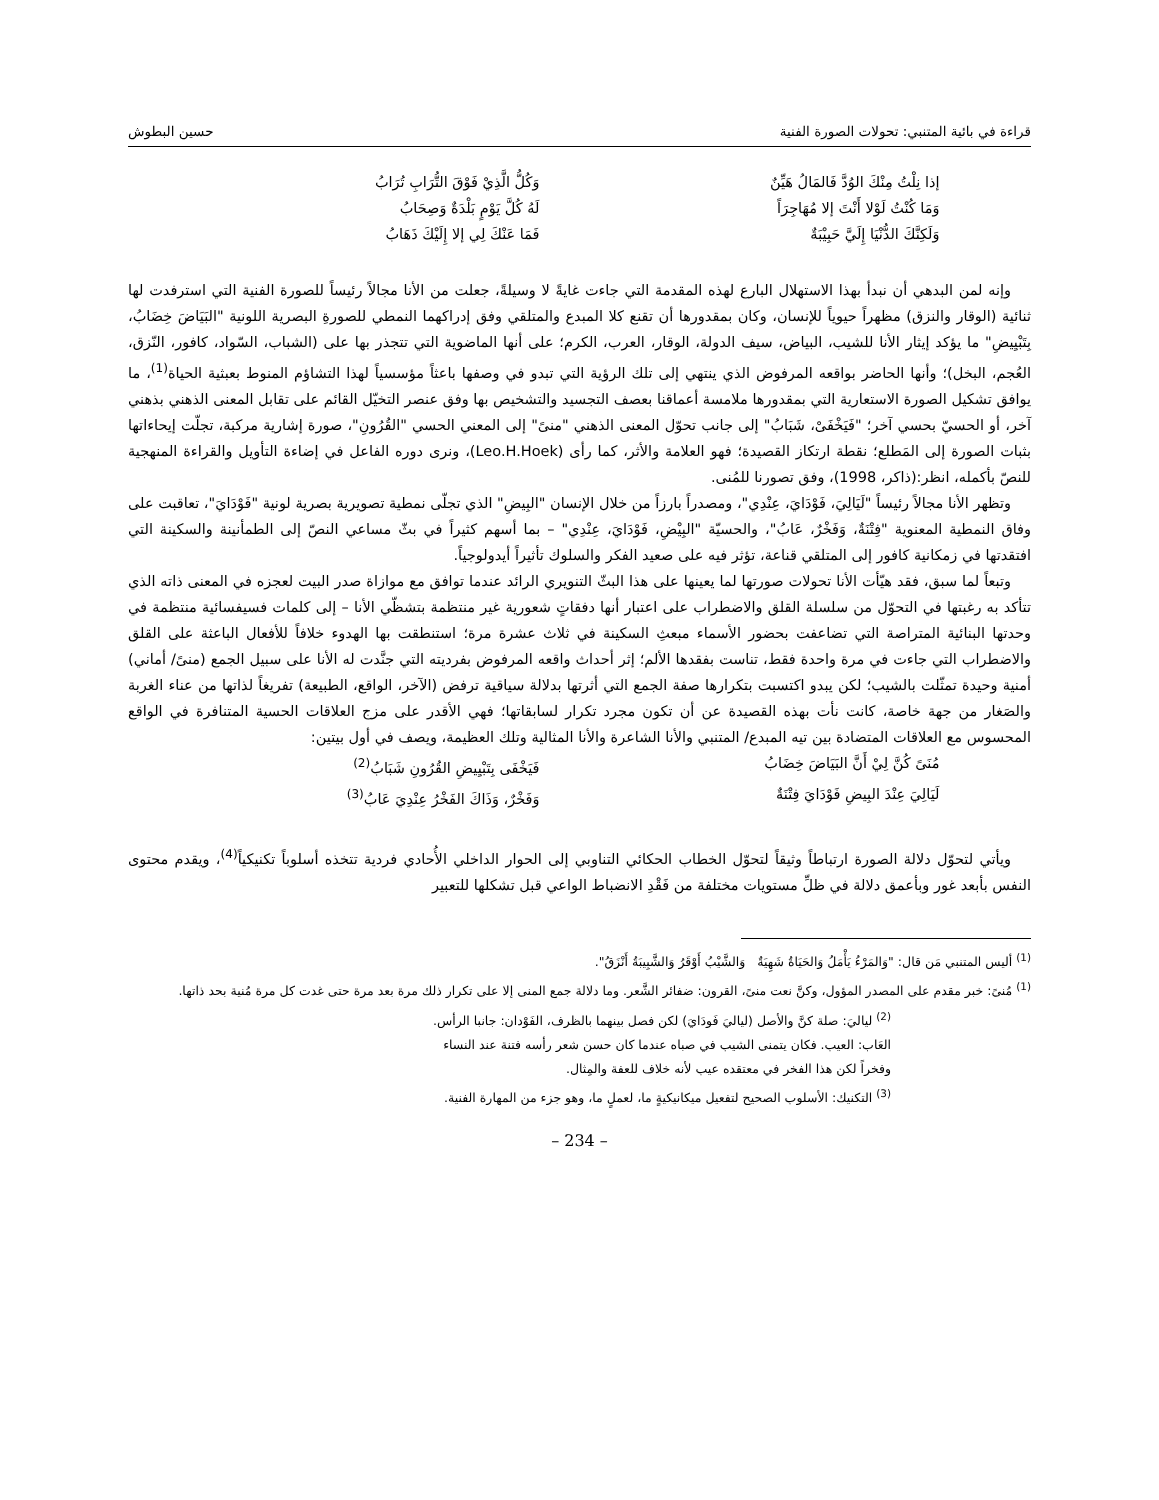قراءة في بائية المتنبي: تحولات الصورة الفنية حسين البطوش
إذا نِلْتُ مِنْكَ الوُدَّ فَالمَالُ هَيِّنٌ وَكُلُّ الَّذِيْ فَوْقَ التُّرَابِ تُرَابُ
وَمَا كُنْتُ لَوْلا أَنْتَ إلا مُهَاجِرَاً لَهُ كُلَّ يَوْمٍ بَلْدَةٌ وَصِحَابُ
وَلَكِنَّكَ الدُّنْيَا إِلَيَّ حَبِيْبَةٌ فَمَا عَنْكَ لِي إلا إِلَيْكَ ذَهَابُ
وإنه لمن البدهي أن نبدأ بهذا الاستهلال البارع لهذه المقدمة التي جاءت غايةً لا وسيلةً، جعلت من الأنا مجالاً رئيساً للصورة الفنية التي استرفدت لها ثنائية (الوقار والنزق) مظهراً حيوياً للإنسان، وكان بمقدورها أن تقنع كلا المبدع والمتلقي وفق إدراكهما النمطي للصورةِ البصرية اللونية "البَيَاضَ خِضَابُ، بِتَبْيِيضِ" ما يؤكد إيثار الأنا للشيب، البياض، سيف الدولة، الوقار، العرب، الكرم؛ على أنها الماضوية التي تتجذر بها على (الشباب، السّواد، كافور، النّزق، العُجم، البخل)؛ وأنها الحاضر بواقعه المرفوض الذي ينتهي إلى تلك الرؤية التي تبدو في وصفها باعثاً مؤسسياً لهذا التشاؤم المنوط بعبثية الحياة<sup>(1)</sup>، ما يوافق تشكيل الصورة الاستعارية التي بمقدورها ملامسة أعماقنا بعصف التجسيد والتشخيص بها وفق عنصر التخيّل القائم على تقابل المعنى الذهني بذهني آخر، أو الحسيّ بحسي آخر؛ "فَيَخْفَىْ، شَبَابُ" إلى جانب تحوّل المعنى الذهني "منىً" إلى المعني الحسي "القُرُونِ"، صورة إشارية مركبة، تجلّت إيحاءاتها بثبات الصورة إلى المَطلع؛ نقطة ارتكاز القصيدة؛ فهو العلامة والأثر، كما رأى (Leo.H.Hoek)، ونرى دوره الفاعل في إضاءة التأويل والقراءة المنهجية للنصّ بأكمله، انظر:(ذاكر، 1998)، وفق تصورنا للمُنى.
وتظهر الأنا مجالاً رئيساً "لَيَالِيَ، فَوْدَايَ، عِنْدِي"، ومصدراً بارزاً من خلال الإنسان "البِيضِ" الذي تجلّى نمطية تصويرية بصرية لونية "فَوْدَايَ"، تعاقبت على وفاق النمطية المعنوية "فِتْنَةٌ، وَفَخْرٌ، عَابُ"، والحسيّة "البِيْضِ، فَوْدَايَ، عِنْدِي" – بما أسهم كثيراً في بثّ مساعي النصّ إلى الطمأنينة والسكينة التي افتقدتها في زمكانية كافور إلى المتلقي قناعة، تؤثر فيه على صعيد الفكر والسلوك تأثيراً أيدولوجياً.
وتبعاً لما سبق، فقد هيّأت الأنا تحولات صورتها لما يعينها على هذا البثّ التنويري الرائد عندما توافق مع موازاة صدر البيت لعجزه في المعنى ذاته الذي تتأكد به رغبتها في التحوّل من سلسلة القلق والاضطراب على اعتبار أنها دفقاتٍ شعورية غير منتظمة بتشظّي الأنا – إلى كلمات فسيفسائية منتظمة في وحدتها البنائية المتراصة التي تضاعفت بحضور الأسماء مبعثِ السكينة في ثلاث عشرة مرة؛ استنطقت بها الهدوء خلافاً للأفعال الباعثة على القلق والاضطراب التي جاءت في مرة واحدة فقط، تناست بفقدها الألم؛ إثر أحداث واقعه المرفوض بفرديته التي جنَّدت له الأنا على سبيل الجمع (منىً/ أماني) أمنية وحيدة تمثّلت بالشيب؛ لكن يبدو اكتسبت بتكرارها صفة الجمع التي أثرتها بدلالة سياقية ترفض (الآخر، الواقع، الطبيعة) تفريغاً لذاتها من عناء الغربة والصَغار من جهة خاصة، كانت نأت بهذه القصيدة عن أن تكون مجرد تكرار لسابقاتها؛ فهي الأقدر على مزج العلاقات الحسية المتنافرة في الواقع المحسوس مع العلاقات المتضادة بين تيه المبدع/ المتنبي والأنا الشاعرة والأنا المثالية وتلك العظيمة، ويصف في أول بيتين:
مُنَىً كُنَّ لِيْ أَنَّ البَيَاضَ خِضَابُ فَيَخْفَى بِتَبْيِيضِ القُرُونِ شَبَابُ<sup>(2)</sup>
لَيَالِيَ عِنْدَ البِيضِ فَوْدَايَ فِتْنَةٌ وَفَخْرٌ، وَذَاكَ الفَخْرُ عِنْدِيَ عَابُ<sup>(3)</sup>
ويأتي لتحوّل دلالة الصورة ارتباطاً وثيقاً لتحوّل الخطاب الحكائي التناوبي إلى الحوار الداخلي الأُحادي فردية تتخذه أسلوباً تكنيكياً<sup>(4)</sup>، ويقدم محتوى النفس بأبعد غور وبأعمق دلالة في ظلِّ مستويات مختلفة من فَقْدِ الانضباط الواعي قبل تشكلها للتعبير
<sup>(1)</sup> أليس المتنبي مَن قال: "وَالمَرْءُ يَأْمَلُ وَالحَيَاةُ شَهِيَةٌ وَالشَّيْبُ أَوْقَرُ وَالشَّبِيبَةُ أَنْزَقُ".
<sup>(1)</sup> مُنىً: خبر مقدم على المصدر المؤول، وكنَّ نعت منىً، القرون: ضفائر الشَّعر. وما دلالة جمع المنى إلا على تكرار ذلك مرة بعد مرة حتى غدت كل مرة مُنية بحد ذاتها.
<sup>(2)</sup> لياليَ: صلة كنَّ والأصل (لياليَ فَودَايَ) لكن فصل بينهما بالظرف، الفَوْدان: جانبا الرأس.
العَاب: العيب. فكان يتمنى الشيب في صباه عندما كان حسن شعر رأسه فتنة عند النساء
وفخراً لكن هذا الفخر في معتقده عيب لأنه خلاف للعفة والمِثال.
<sup>(3)</sup> التكنيك: الأسلوب الصحيح لتفعيل ميكانيكيةٍ ما، لعملٍ ما، وهو جزء من المهارة الفنية.
– 234 –